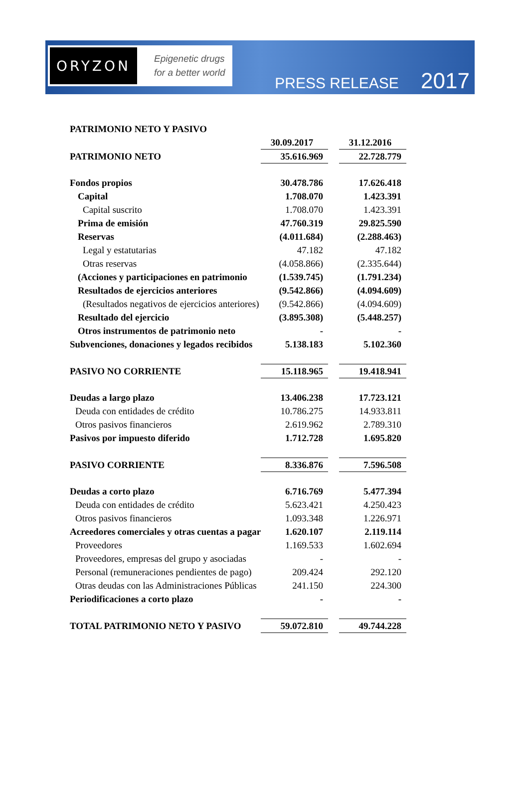ORYZON
Epigenetic drugs
for a better world
PRESS RELEASE 2017
| PATRIMONIO NETO Y PASIVO | | | |
| | 30.09.2017 | | 31.12.2016 |
| PATRIMONIO NETO | 35.616.969 | | 22.728.779 |
| Fondos propios | 30.478.786 | | 17.626.418 |
| Capital | 1.708.070 | | 1.423.391 |
| Capital suscrito | 1.708.070 | | 1.423.391 |
| Prima de emisión | 47.760.319 | | 29.825.590 |
| Reservas | (4.011.684) | | (2.288.463) |
| Legal y estatutarias | 47.182 | | 47.182 |
| Otras reservas | (4.058.866) | | (2.335.644) |
| (Acciones y participaciones en patrimonio | (1.539.745) | | (1.791.234) |
| Resultados de ejercicios anteriores | (9.542.866) | | (4.094.609) |
| (Resultados negativos de ejercicios anteriores) | (9.542.866) | | (4.094.609) |
| Resultado del ejercicio | (3.895.308) | | (5.448.257) |
| Otros instrumentos de patrimonio neto | - | | - |
| Subvenciones, donaciones y legados recibidos | 5.138.183 | | 5.102.360 |
| PASIVO NO CORRIENTE | 15.118.965 | | 19.418.941 |
| Deudas a largo plazo | 13.406.238 | | 17.723.121 |
| Deuda con entidades de crédito | 10.786.275 | | 14.933.811 |
| Otros pasivos financieros | 2.619.962 | | 2.789.310 |
| Pasivos por impuesto diferido | 1.712.728 | | 1.695.820 |
| PASIVO CORRIENTE | 8.336.876 | | 7.596.508 |
| Deudas a corto plazo | 6.716.769 | | 5.477.394 |
| Deuda con entidades de crédito | 5.623.421 | | 4.250.423 |
| Otros pasivos financieros | 1.093.348 | | 1.226.971 |
| Acreedores comerciales y otras cuentas a pagar | 1.620.107 | | 2.119.114 |
| Proveedores | 1.169.533 | | 1.602.694 |
| Proveedores, empresas del grupo y asociadas | - | | - |
| Personal (remuneraciones pendientes de pago) | 209.424 | | 292.120 |
| Otras deudas con las Administraciones Públicas | 241.150 | | 224.300 |
| Periodificaciones a corto plazo | - | | - |
| TOTAL PATRIMONIO NETO Y PASIVO | 59.072.810 | | 49.744.228 |